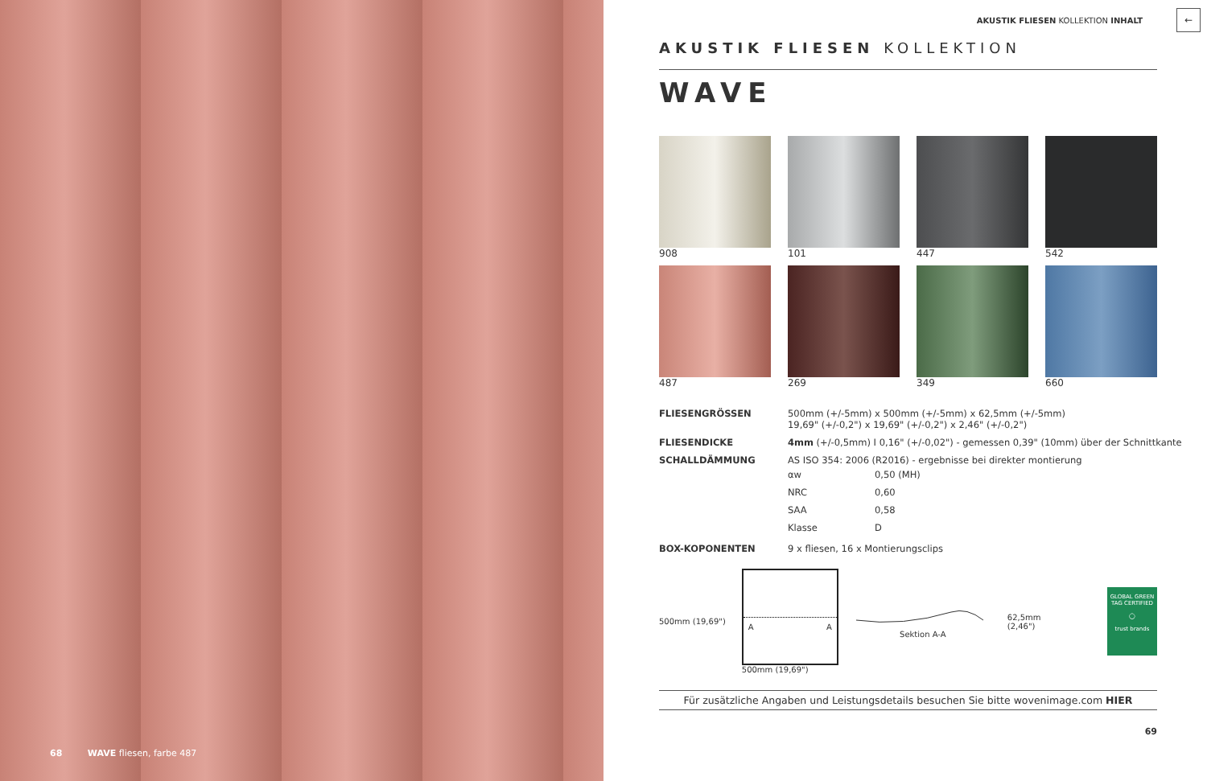68 WAVE fliesen, farbe 487
AKUSTIK FLIESEN KOLLEKTION INHALT
←
AKUSTIK FLIESEN KOLLEKTION
WAVE
908
101
447
542
487
269
349
660
| FLIESENGRÖSSEN | 500mm (+/-5mm) x 500mm (+/-5mm) x 62,5mm (+/-5mm) 19,69" (+/-0,2") x 19,69" (+/-0,2") x 2,46" (+/-0,2") |
| FLIESENDICKE | 4mm (+/-0,5mm) I 0,16" (+/-0,02") - gemessen 0,39" (10mm) über der Schnittkante |
| SCHALLDÄMMUNG | AS ISO 354: 2006 (R2016) - ergebnisse bei direkter montierung / αw / 0,50 (MH) / / NRC / 0,60 / / SAA / 0,58 / / Klasse / D / |
| BOX-KOPONENTEN | 9 x fliesen, 16 x Montierungsclips |
500mm (19,69")
A A
500mm (19,69")
Sektion A-A
62,5mm
(2,46")
GLOBAL GREEN TAG CERTIFIED
◯
trust brands
Für zusätzliche Angaben und Leistungsdetails besuchen Sie bitte wovenimage.com HIER
69